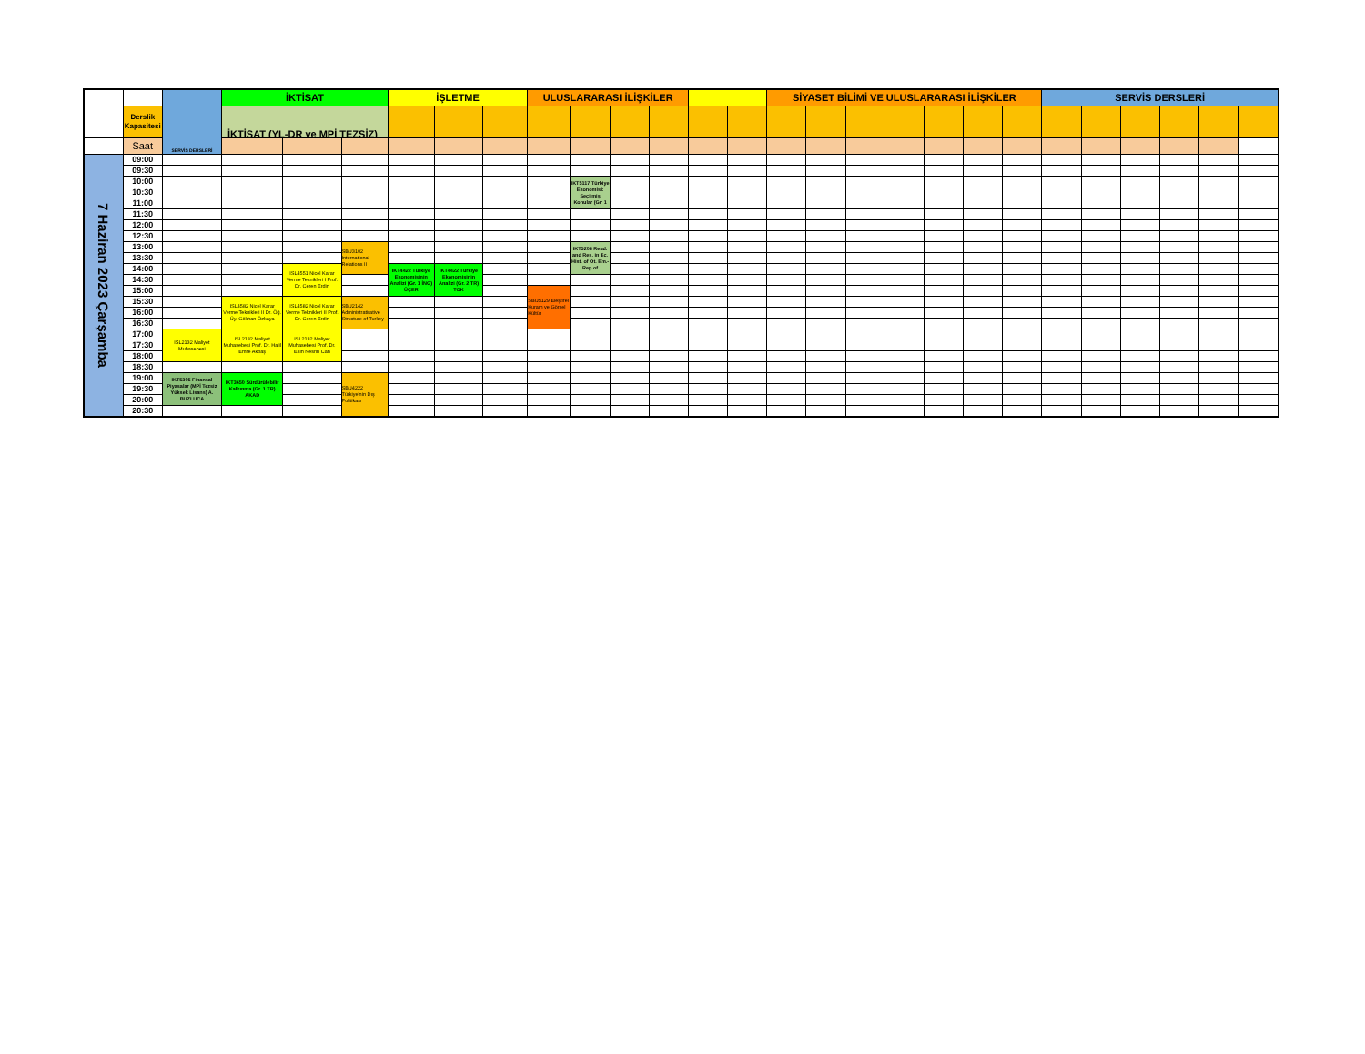| | | SERVİS DERSLERİ | İKTİSAT | | | İŞLETME | | | ULUSLARARASI İLİŞKİLER | | | | | | SİYASET BİLİMİ VE ULUSLARARASI İLİŞKİLER | | | | | | | SERVİS DERSLERİ | | | | | |
| --- | --- | --- | --- | --- | --- | --- | --- | --- | --- | --- | --- | --- | --- | --- | --- | --- | --- | --- | --- | --- | --- | --- | --- | --- | --- | --- | --- |
| | Derslik Kapasitesi | | İKTİSAT (YL-DR ve MPİ TEZSİZ) | | | | | | | | | | | | | | | | | | | | | | | | |
| | Saat | | | | | | | | | | | | | | | | | | | | | | | | | | |
| 7 Haziran 2023 Çarşamba | 09:00 | | | | | | | | | | | | | | | | | | | | | | | | | | |
| | 09:30 | | | | | | | | | | | | | | | | | | | | | | | | | | |
| | 10:00 | | | | | | | | | IKT5117 Türkiye Ekonomisi: Seçilmiş Konular (Gr. 1 | | | | | | | | | | | | | | | | | |
| | 10:30 | | | | | | | | | | | | | | | | | | | | | | | | | | |
| | 11:00 | | | | | | | | | | | | | | | | | | | | | | | | | | |
| | 11:30 | | | | | | | | | | | | | | | | | | | | | | | | | | |
| | 12:00 | | | | | | | | | | | | | | | | | | | | | | | | | | |
| | 12:30 | | | | | | | | | | | | | | | | | | | | | | | | | | |
| | 13:00 | | | | SBU3102 International Relations II | | | | | IKT5208 Read. and Res. in Ec. Hist. of Ot. Em.-Rep.of | | | | | | | | | | | | | | | | | |
| | 13:30 | | | | | | | | | | | | | | | | | | | | | | | | | | |
| | 14:00 | | | ISL4551 Nicel Karar Verme Teknikleri I Prof. Dr. Ceren Erdin | | IKT4422 Türkiye Ekonomisinin Analizi (Gr. 1 İNG) ÜÇER | IKT4422 Türkiye Ekonomisinin Analizi (Gr. 2 TR) TOK | | | | | | | | | | | | | | | | | | | | |
| | 14:30 | | | | | | | | | | | | | | | | | | | | | | | | | | |
| | 15:00 | | | | | | | | SBU5129 Eleştirel Kuram ve Görsel Kültür | | | | | | | | | | | | | | | | | | |
| | 15:30 | | ISL4582 Nicel Karar Verme Teknikleri II Dr. Öğ. Üy. Gökhan Özkaya | ISL4582 Nicel Karar Verme Teknikleri II Prof. Dr. Ceren Erdin | SBU2142 Administratirative Structure of Turkey | | | | | | | | | | | | | | | | | | | | | | |
| | 16:00 | | | | | | | | | | | | | | | | | | | | | | | | | | |
| | 16:30 | | | | | | | | | | | | | | | | | | | | | | | | | | |
| | 17:00 | ISL2132 Maliyet Muhasebesi | ISL2132 Maliyet Muhasebesi Prof. Dr. Halil Emre Akbaş | ISL2132 Maliyet Muhasebesi Prof. Dr. Esin Nesrin Can | | | | | | | | | | | | | | | | | | | | | | | |
| | 17:30 | | | | | | | | | | | | | | | | | | | | | | | | | | |
| | 18:00 | | | | | | | | | | | | | | | | | | | | | | | | | | |
| | 18:30 | | | | | | | | | | | | | | | | | | | | | | | | | | |
| | 19:00 | IKT5305 Finansal Piyasalar (MPİ Tezsiz Yüksek Lisans) A. BUZLUCA | IKT3650 Sürdürülebilir Kalkınma (Gr. 1 TR) AKAD | | SBU4222 Türkiye'nin Dış Politikası | | | | | | | | | | | | | | | | | | | | | | |
| | 19:30 | | | | | | | | | | | | | | | | | | | | | | | | | | |
| | 20:00 | | | | | | | | | | | | | | | | | | | | | | | | | | |
| | 20:30 | | | | | | | | | | | | | | | | | | | | | | | | | | |